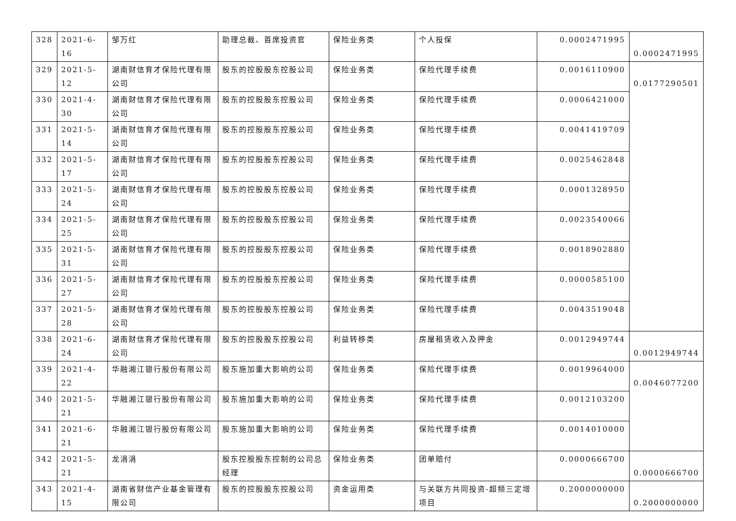| 328 | 2021-6-16 | 邹万红 | 助理总裁、首席投资官 | 保险业务类 | 个人投保 | 0.0002471995 | 0.0002471995 |
| 329 | 2021-5-12 | 湖南财信育才保险代理有限公司 | 股东的控股股东控股公司 | 保险业务类 | 保险代理手续费 | 0.0016110900 | 0.0177290501 |
| 330 | 2021-4-30 | 湖南财信育才保险代理有限公司 | 股东的控股股东控股公司 | 保险业务类 | 保险代理手续费 | 0.0006421000 | |
| 331 | 2021-5-14 | 湖南财信育才保险代理有限公司 | 股东的控股股东控股公司 | 保险业务类 | 保险代理手续费 | 0.0041419709 | |
| 332 | 2021-5-17 | 湖南财信育才保险代理有限公司 | 股东的控股股东控股公司 | 保险业务类 | 保险代理手续费 | 0.0025462848 | |
| 333 | 2021-5-24 | 湖南财信育才保险代理有限公司 | 股东的控股股东控股公司 | 保险业务类 | 保险代理手续费 | 0.0001328950 | |
| 334 | 2021-5-25 | 湖南财信育才保险代理有限公司 | 股东的控股股东控股公司 | 保险业务类 | 保险代理手续费 | 0.0023540066 | |
| 335 | 2021-5-31 | 湖南财信育才保险代理有限公司 | 股东的控股股东控股公司 | 保险业务类 | 保险代理手续费 | 0.0018902880 | |
| 336 | 2021-5-27 | 湖南财信育才保险代理有限公司 | 股东的控股股东控股公司 | 保险业务类 | 保险代理手续费 | 0.0000585100 | |
| 337 | 2021-5-28 | 湖南财信育才保险代理有限公司 | 股东的控股股东控股公司 | 保险业务类 | 保险代理手续费 | 0.0043519048 | |
| 338 | 2021-6-24 | 湖南财信育才保险代理有限公司 | 股东的控股股东控股公司 | 利益转移类 | 房屋租赁收入及押金 | 0.0012949744 | 0.0012949744 |
| 339 | 2021-4-22 | 华融湘江银行股份有限公司 | 股东施加重大影响的公司 | 保险业务类 | 保险代理手续费 | 0.0019964000 | 0.0046077200 |
| 340 | 2021-5-21 | 华融湘江银行股份有限公司 | 股东施加重大影响的公司 | 保险业务类 | 保险代理手续费 | 0.0012103200 | |
| 341 | 2021-6-21 | 华融湘江银行股份有限公司 | 股东施加重大影响的公司 | 保险业务类 | 保险代理手续费 | 0.0014010000 | |
| 342 | 2021-5-21 | 龙涓涓 | 股东控股股东控制的公司总经理 | 保险业务类 | 团单赔付 | 0.0000666700 | 0.0000666700 |
| 343 | 2021-4-15 | 湖南省财信产业基金管理有限公司 | 股东的控股股东控股公司 | 资金运用类 | 与关联方共同投资-超频三定增项目 | 0.2000000000 | 0.2000000000 |